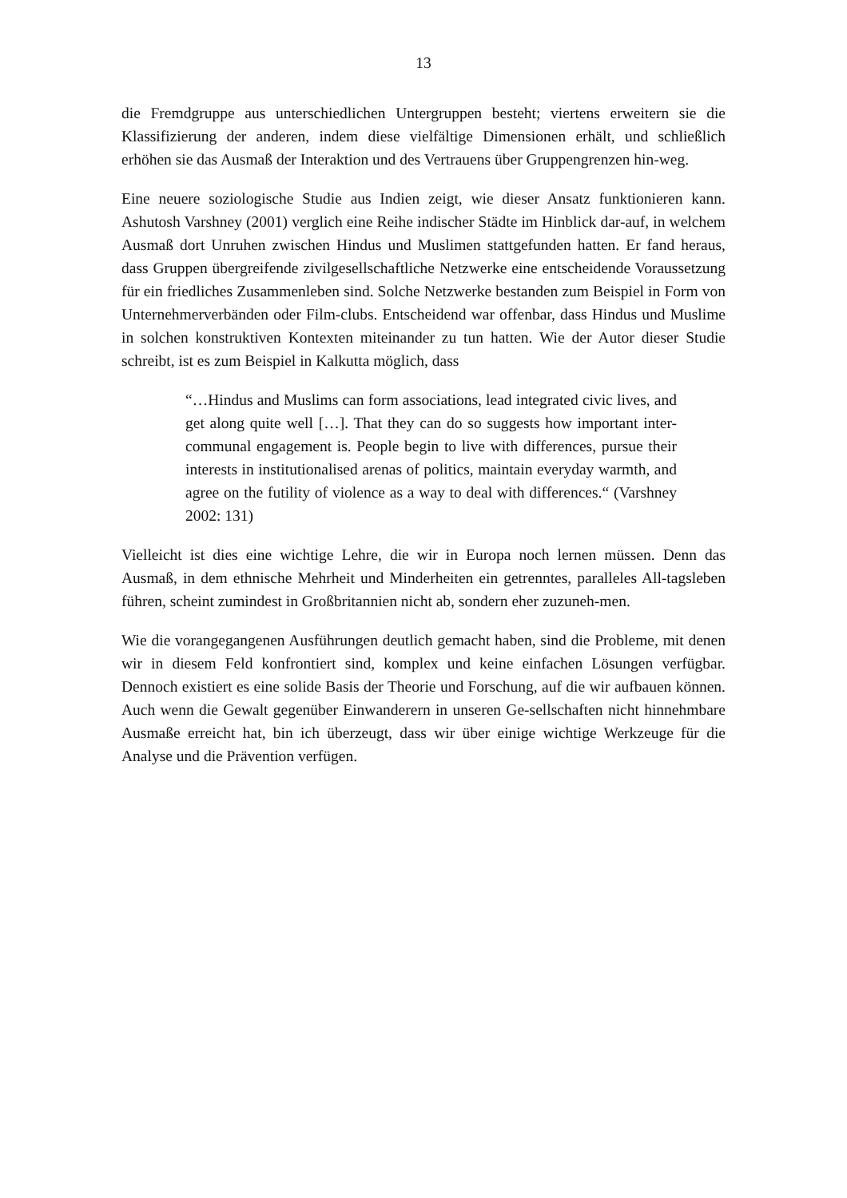13
die Fremdgruppe aus unterschiedlichen Untergruppen besteht; viertens erweitern sie die Klassifizierung der anderen, indem diese vielfältige Dimensionen erhält, und schließlich erhöhen sie das Ausmaß der Interaktion und des Vertrauens über Gruppengrenzen hin-weg.
Eine neuere soziologische Studie aus Indien zeigt, wie dieser Ansatz funktionieren kann. Ashutosh Varshney (2001) verglich eine Reihe indischer Städte im Hinblick dar-auf, in welchem Ausmaß dort Unruhen zwischen Hindus und Muslimen stattgefunden hatten. Er fand heraus, dass Gruppen übergreifende zivilgesellschaftliche Netzwerke eine entscheidende Voraussetzung für ein friedliches Zusammenleben sind. Solche Netzwerke bestanden zum Beispiel in Form von Unternehmerverbänden oder Film-clubs. Entscheidend war offenbar, dass Hindus und Muslime in solchen konstruktiven Kontexten miteinander zu tun hatten. Wie der Autor dieser Studie schreibt, ist es zum Beispiel in Kalkutta möglich, dass
“…Hindus and Muslims can form associations, lead integrated civic lives, and get along quite well […]. That they can do so suggests how important inter-communal engagement is. People begin to live with differences, pursue their interests in institutionalised arenas of politics, maintain everyday warmth, and agree on the futility of violence as a way to deal with differences.“ (Varshney 2002: 131)
Vielleicht ist dies eine wichtige Lehre, die wir in Europa noch lernen müssen. Denn das Ausmaß, in dem ethnische Mehrheit und Minderheiten ein getrenntes, paralleles All-tagsleben führen, scheint zumindest in Großbritannien nicht ab, sondern eher zuzuneh-men.
Wie die vorangegangenen Ausführungen deutlich gemacht haben, sind die Probleme, mit denen wir in diesem Feld konfrontiert sind, komplex und keine einfachen Lösungen verfügbar. Dennoch existiert es eine solide Basis der Theorie und Forschung, auf die wir aufbauen können. Auch wenn die Gewalt gegenüber Einwanderern in unseren Ge-sellschaften nicht hinnehmbare Ausmaße erreicht hat, bin ich überzeugt, dass wir über einige wichtige Werkzeuge für die Analyse und die Prävention verfügen.